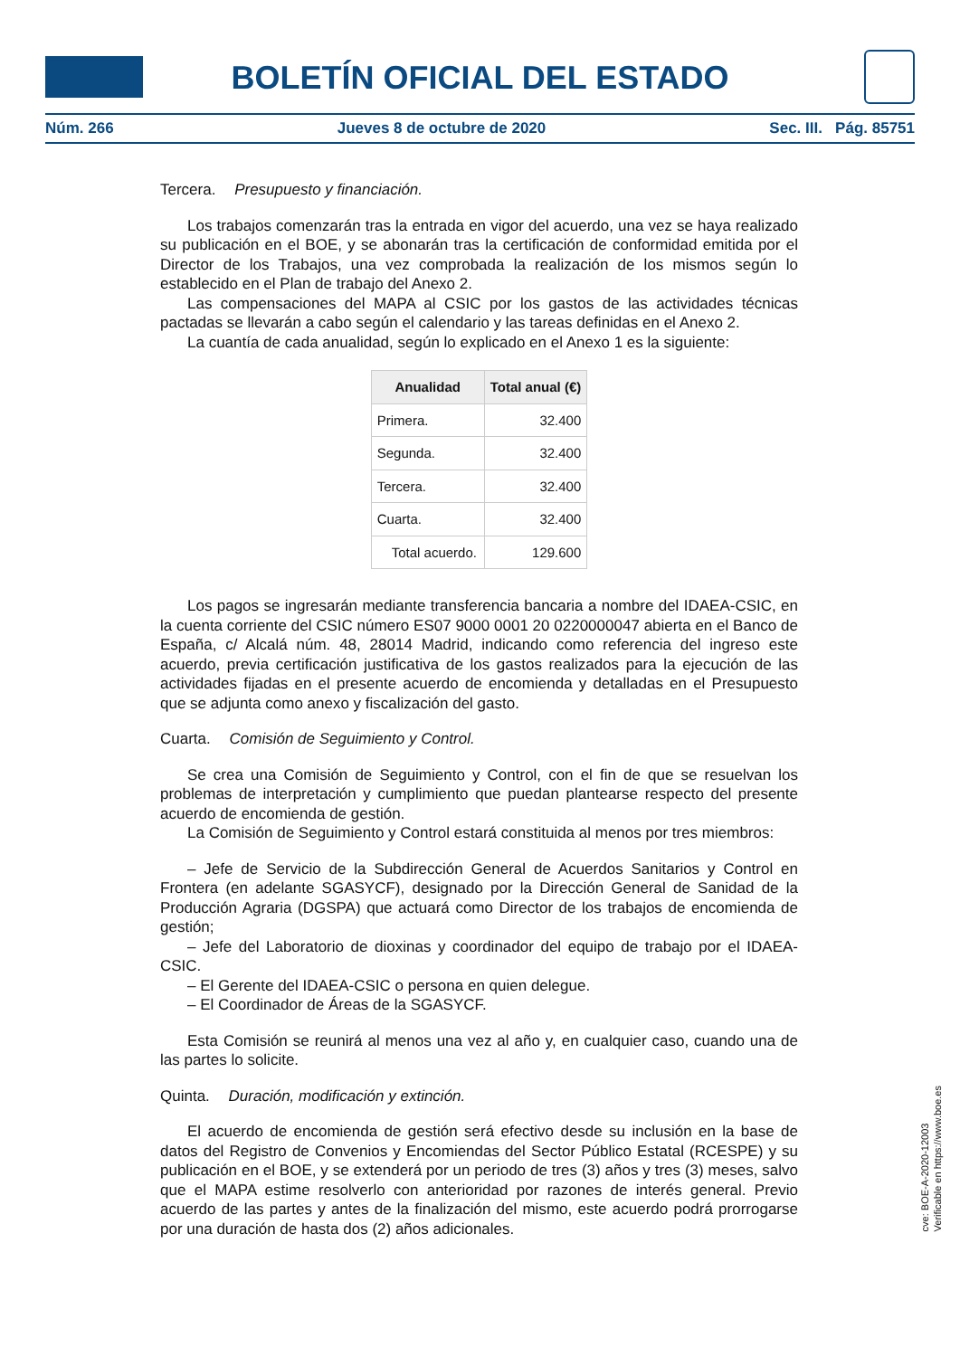BOLETÍN OFICIAL DEL ESTADO
Núm. 266 Jueves 8 de octubre de 2020 Sec. III. Pág. 85751
Tercera. Presupuesto y financiación.
Los trabajos comenzarán tras la entrada en vigor del acuerdo, una vez se haya realizado su publicación en el BOE, y se abonarán tras la certificación de conformidad emitida por el Director de los Trabajos, una vez comprobada la realización de los mismos según lo establecido en el Plan de trabajo del Anexo 2.
Las compensaciones del MAPA al CSIC por los gastos de las actividades técnicas pactadas se llevarán a cabo según el calendario y las tareas definidas en el Anexo 2.
La cuantía de cada anualidad, según lo explicado en el Anexo 1 es la siguiente:
| Anualidad | Total anual (€) |
| --- | --- |
| Primera. | 32.400 |
| Segunda. | 32.400 |
| Tercera. | 32.400 |
| Cuarta. | 32.400 |
| Total acuerdo. | 129.600 |
Los pagos se ingresarán mediante transferencia bancaria a nombre del IDAEA-CSIC, en la cuenta corriente del CSIC número ES07 9000 0001 20 0220000047 abierta en el Banco de España, c/ Alcalá núm. 48, 28014 Madrid, indicando como referencia del ingreso este acuerdo, previa certificación justificativa de los gastos realizados para la ejecución de las actividades fijadas en el presente acuerdo de encomienda y detalladas en el Presupuesto que se adjunta como anexo y fiscalización del gasto.
Cuarta. Comisión de Seguimiento y Control.
Se crea una Comisión de Seguimiento y Control, con el fin de que se resuelvan los problemas de interpretación y cumplimiento que puedan plantearse respecto del presente acuerdo de encomienda de gestión.
La Comisión de Seguimiento y Control estará constituida al menos por tres miembros:
– Jefe de Servicio de la Subdirección General de Acuerdos Sanitarios y Control en Frontera (en adelante SGASYCF), designado por la Dirección General de Sanidad de la Producción Agraria (DGSPA) que actuará como Director de los trabajos de encomienda de gestión;
– Jefe del Laboratorio de dioxinas y coordinador del equipo de trabajo por el IDAEA-CSIC.
– El Gerente del IDAEA-CSIC o persona en quien delegue.
– El Coordinador de Áreas de la SGASYCF.
Esta Comisión se reunirá al menos una vez al año y, en cualquier caso, cuando una de las partes lo solicite.
Quinta. Duración, modificación y extinción.
El acuerdo de encomienda de gestión será efectivo desde su inclusión en la base de datos del Registro de Convenios y Encomiendas del Sector Público Estatal (RCESPE) y su publicación en el BOE, y se extenderá por un periodo de tres (3) años y tres (3) meses, salvo que el MAPA estime resolverlo con anterioridad por razones de interés general. Previo acuerdo de las partes y antes de la finalización del mismo, este acuerdo podrá prorrogarse por una duración de hasta dos (2) años adicionales.
cve: BOE-A-2020-12003
Verificable en https://www.boe.es